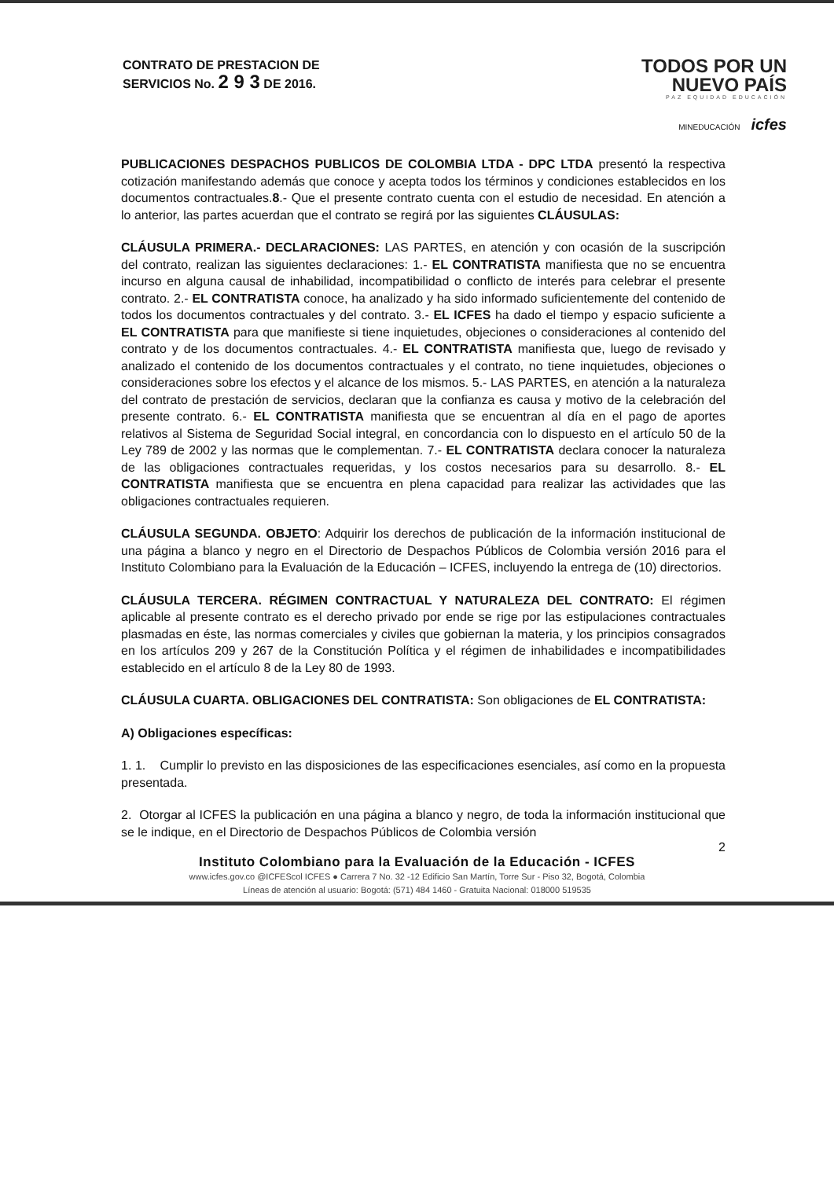CONTRATO DE PRESTACION DE
SERVICIOS No. 2 9 3 DE 2016.
TODOS POR UN
NUEVO PAÍS
PAZ EQUIDAD EDUCACIÓN
MINEDUCACIÓN icfes
PUBLICACIONES DESPACHOS PUBLICOS DE COLOMBIA LTDA - DPC LTDA presentó la respectiva cotización manifestando además que conoce y acepta todos los términos y condiciones establecidos en los documentos contractuales.8.- Que el presente contrato cuenta con el estudio de necesidad. En atención a lo anterior, las partes acuerdan que el contrato se regirá por las siguientes CLÁUSULAS:
CLÁUSULA PRIMERA.- DECLARACIONES: LAS PARTES, en atención y con ocasión de la suscripción del contrato, realizan las siguientes declaraciones: 1.- EL CONTRATISTA manifiesta que no se encuentra incurso en alguna causal de inhabilidad, incompatibilidad o conflicto de interés para celebrar el presente contrato. 2.- EL CONTRATISTA conoce, ha analizado y ha sido informado suficientemente del contenido de todos los documentos contractuales y del contrato. 3.- EL ICFES ha dado el tiempo y espacio suficiente a EL CONTRATISTA para que manifieste si tiene inquietudes, objeciones o consideraciones al contenido del contrato y de los documentos contractuales. 4.- EL CONTRATISTA manifiesta que, luego de revisado y analizado el contenido de los documentos contractuales y el contrato, no tiene inquietudes, objeciones o consideraciones sobre los efectos y el alcance de los mismos. 5.- LAS PARTES, en atención a la naturaleza del contrato de prestación de servicios, declaran que la confianza es causa y motivo de la celebración del presente contrato. 6.- EL CONTRATISTA manifiesta que se encuentran al día en el pago de aportes relativos al Sistema de Seguridad Social integral, en concordancia con lo dispuesto en el artículo 50 de la Ley 789 de 2002 y las normas que le complementan. 7.- EL CONTRATISTA declara conocer la naturaleza de las obligaciones contractuales requeridas, y los costos necesarios para su desarrollo. 8.- EL CONTRATISTA manifiesta que se encuentra en plena capacidad para realizar las actividades que las obligaciones contractuales requieren.
CLÁUSULA SEGUNDA. OBJETO: Adquirir los derechos de publicación de la información institucional de una página a blanco y negro en el Directorio de Despachos Públicos de Colombia versión 2016 para el Instituto Colombiano para la Evaluación de la Educación – ICFES, incluyendo la entrega de (10) directorios.
CLÁUSULA TERCERA. RÉGIMEN CONTRACTUAL Y NATURALEZA DEL CONTRATO: El régimen aplicable al presente contrato es el derecho privado por ende se rige por las estipulaciones contractuales plasmadas en éste, las normas comerciales y civiles que gobiernan la materia, y los principios consagrados en los artículos 209 y 267 de la Constitución Política y el régimen de inhabilidades e incompatibilidades establecido en el artículo 8 de la Ley 80 de 1993.
CLÁUSULA CUARTA. OBLIGACIONES DEL CONTRATISTA: Son obligaciones de EL CONTRATISTA:
A) Obligaciones específicas:
1. 1. Cumplir lo previsto en las disposiciones de las especificaciones esenciales, así como en la propuesta presentada.
2. Otorgar al ICFES la publicación en una página a blanco y negro, de toda la información institucional que se le indique, en el Directorio de Despachos Públicos de Colombia versión
2
Instituto Colombiano para la Evaluación de la Educación - ICFES
www.icfes.gov.co @ICFEScol ICFES ● Carrera 7 No. 32 -12 Edificio San Martín, Torre Sur - Piso 32, Bogotá, Colombia
Líneas de atención al usuario: Bogotá: (571) 484 1460 - Gratuita Nacional: 018000 519535